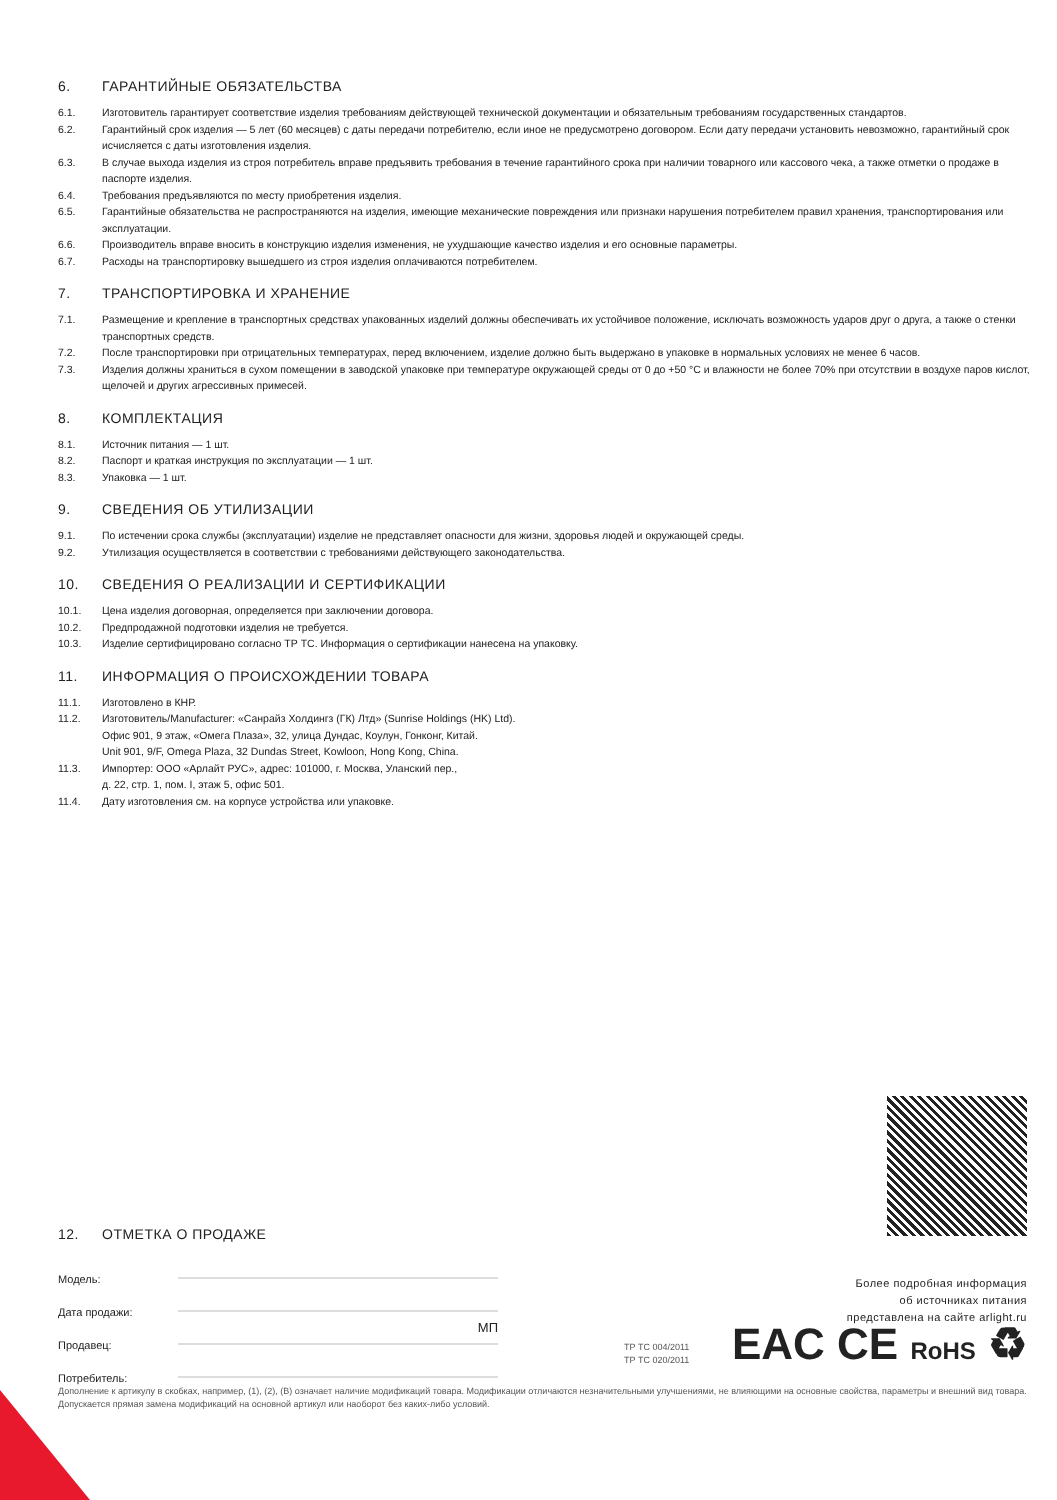6. ГАРАНТИЙНЫЕ ОБЯЗАТЕЛЬСТВА
6.1. Изготовитель гарантирует соответствие изделия требованиям действующей технической документации и обязательным требованиям государственных стандартов.
6.2. Гарантийный срок изделия — 5 лет (60 месяцев) с даты передачи потребителю, если иное не предусмотрено договором. Если дату передачи установить невозможно, гарантийный срок исчисляется с даты изготовления изделия.
6.3. В случае выхода изделия из строя потребитель вправе предъявить требования в течение гарантийного срока при наличии товарного или кассового чека, а также отметки о продаже в паспорте изделия.
6.4. Требования предъявляются по месту приобретения изделия.
6.5. Гарантийные обязательства не распространяются на изделия, имеющие механические повреждения или признаки нарушения потребителем правил хранения, транспортирования или эксплуатации.
6.6. Производитель вправе вносить в конструкцию изделия изменения, не ухудшающие качество изделия и его основные параметры.
6.7. Расходы на транспортировку вышедшего из строя изделия оплачиваются потребителем.
7. ТРАНСПОРТИРОВКА И ХРАНЕНИЕ
7.1. Размещение и крепление в транспортных средствах упакованных изделий должны обеспечивать их устойчивое положение, исключать возможность ударов друг о друга, а также о стенки транспортных средств.
7.2. После транспортировки при отрицательных температурах, перед включением, изделие должно быть выдержано в упаковке в нормальных условиях не менее 6 часов.
7.3. Изделия должны храниться в сухом помещении в заводской упаковке при температуре окружающей среды от 0 до +50 °C и влажности не более 70% при отсутствии в воздухе паров кислот, щелочей и других агрессивных примесей.
8. КОМПЛЕКТАЦИЯ
8.1. Источник питания — 1 шт.
8.2. Паспорт и краткая инструкция по эксплуатации — 1 шт.
8.3. Упаковка — 1 шт.
9. СВЕДЕНИЯ ОБ УТИЛИЗАЦИИ
9.1. По истечении срока службы (эксплуатации) изделие не представляет опасности для жизни, здоровья людей и окружающей среды.
9.2. Утилизация осуществляется в соответствии с требованиями действующего законодательства.
10. СВЕДЕНИЯ О РЕАЛИЗАЦИИ И СЕРТИФИКАЦИИ
10.1. Цена изделия договорная, определяется при заключении договора.
10.2. Предпродажной подготовки изделия не требуется.
10.3. Изделие сертифицировано согласно ТР ТС. Информация о сертификации нанесена на упаковку.
11. ИНФОРМАЦИЯ О ПРОИСХОЖДЕНИИ ТОВАРА
11.1. Изготовлено в КНР.
11.2. Изготовитель/Manufacturer: «Санрайз Холдингз (ГК) Лтд» (Sunrise Holdings (HK) Ltd).
Офис 901, 9 этаж, «Омега Плаза», 32, улица Дундас, Коулун, Гонконг, Китай.
Unit 901, 9/F, Omega Plaza, 32 Dundas Street, Kowloon, Hong Kong, China.
11.3. Импортер: ООО «Арлайт РУС», адрес: 101000, г. Москва, Уланский пер.,
д. 22, стр. 1, пом. I, этаж 5, офис 501.
11.4. Дату изготовления см. на корпусе устройства или упаковке.
12. ОТМЕТКА О ПРОДАЖЕ
Модель:
Дата продажи:
МП
Продавец:
Потребитель:
Более подробная информация
об источниках питания
представлена на сайте arlight.ru
ТР ТС 004/2011
ТР ТС 020/2011
EAC CE RoHS ♻
Дополнение к артикулу в скобках, например, (1), (2), (B) означает наличие модификаций товара. Модификации отличаются незначительными улучшениями, не влияющими на основные свойства, параметры и внешний вид товара. Допускается прямая замена модификаций на основной артикул или наоборот без каких-либо условий.